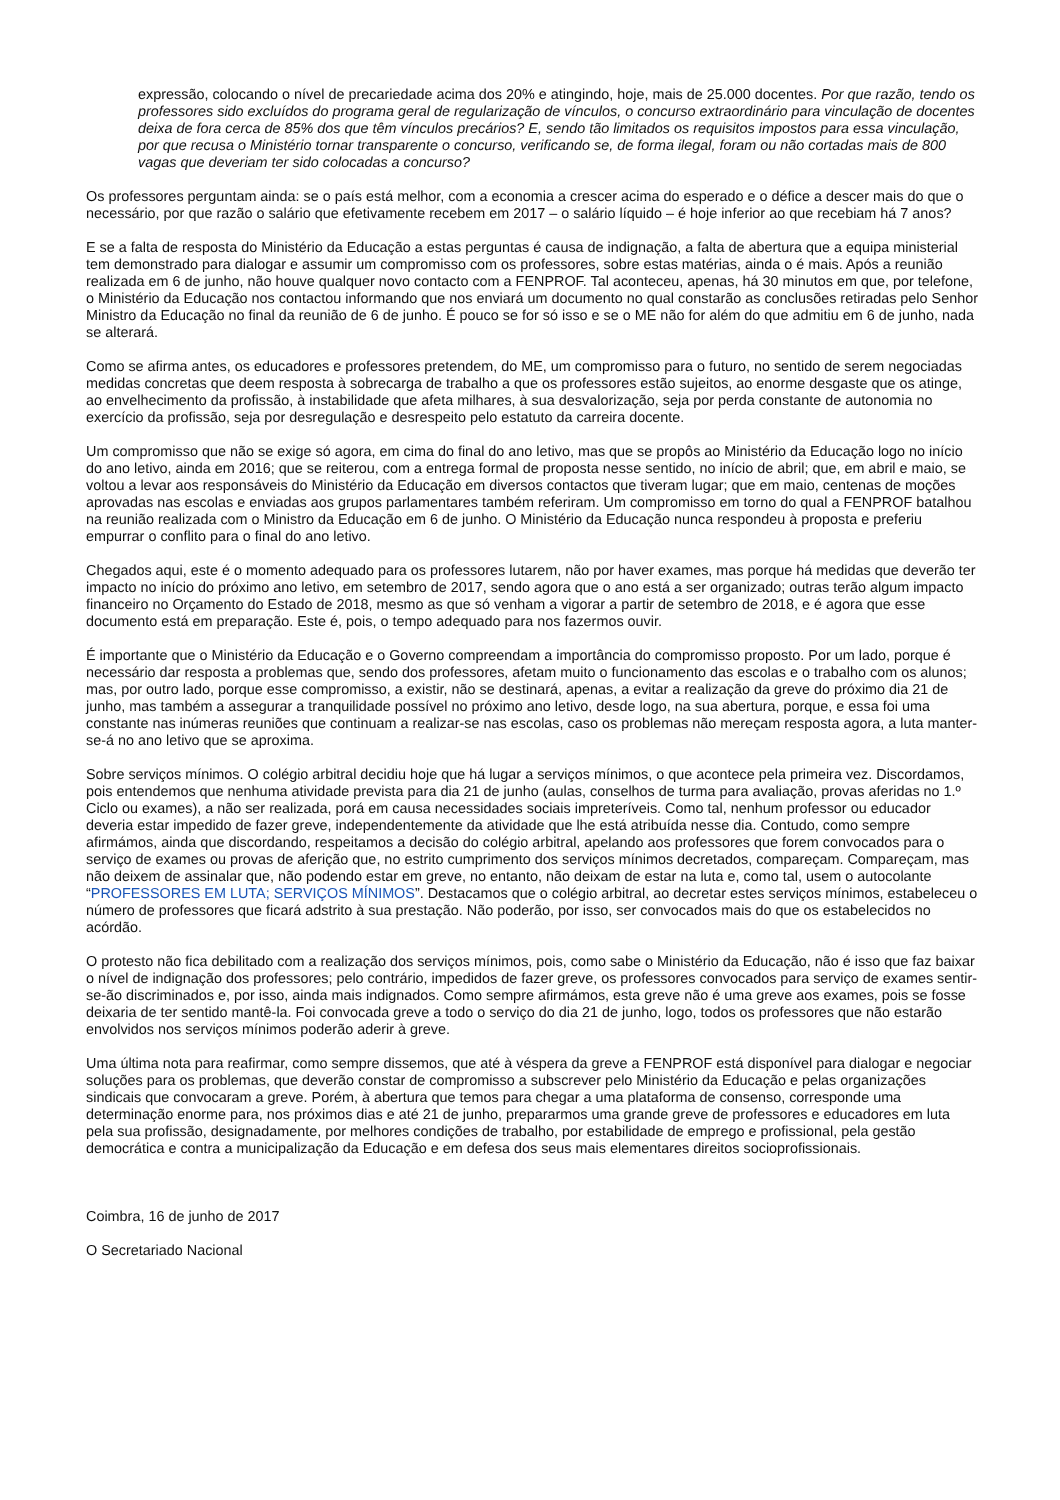expressão, colocando o nível de precariedade acima dos 20% e atingindo, hoje, mais de 25.000 docentes. Por que razão, tendo os professores sido excluídos do programa geral de regularização de vínculos, o concurso extraordinário para vinculação de docentes deixa de fora cerca de 85% dos que têm vínculos precários? E, sendo tão limitados os requisitos impostos para essa vinculação, por que recusa o Ministério tornar transparente o concurso, verificando se, de forma ilegal, foram ou não cortadas mais de 800 vagas que deveriam ter sido colocadas a concurso?
Os professores perguntam ainda: se o país está melhor, com a economia a crescer acima do esperado e o défice a descer mais do que o necessário, por que razão o salário que efetivamente recebem em 2017 – o salário líquido – é hoje inferior ao que recebiam há 7 anos?
E se a falta de resposta do Ministério da Educação a estas perguntas é causa de indignação, a falta de abertura que a equipa ministerial tem demonstrado para dialogar e assumir um compromisso com os professores, sobre estas matérias, ainda o é mais. Após a reunião realizada em 6 de junho, não houve qualquer novo contacto com a FENPROF. Tal aconteceu, apenas, há 30 minutos em que, por telefone, o Ministério da Educação nos contactou informando que nos enviará um documento no qual constarão as conclusões retiradas pelo Senhor Ministro da Educação no final da reunião de 6 de junho. É pouco se for só isso e se o ME não for além do que admitiu em 6 de junho, nada se alterará.
Como se afirma antes, os educadores e professores pretendem, do ME, um compromisso para o futuro, no sentido de serem negociadas medidas concretas que deem resposta à sobrecarga de trabalho a que os professores estão sujeitos, ao enorme desgaste que os atinge, ao envelhecimento da profissão, à instabilidade que afeta milhares, à sua desvalorização, seja por perda constante de autonomia no exercício da profissão, seja por desregulação e desrespeito pelo estatuto da carreira docente.
Um compromisso que não se exige só agora, em cima do final do ano letivo, mas que se propôs ao Ministério da Educação logo no início do ano letivo, ainda em 2016; que se reiterou, com a entrega formal de proposta nesse sentido, no início de abril; que, em abril e maio, se voltou a levar aos responsáveis do Ministério da Educação em diversos contactos que tiveram lugar; que em maio, centenas de moções aprovadas nas escolas e enviadas aos grupos parlamentares também referiram. Um compromisso em torno do qual a FENPROF batalhou na reunião realizada com o Ministro da Educação em 6 de junho. O Ministério da Educação nunca respondeu à proposta e preferiu empurrar o conflito para o final do ano letivo.
Chegados aqui, este é o momento adequado para os professores lutarem, não por haver exames, mas porque há medidas que deverão ter impacto no início do próximo ano letivo, em setembro de 2017, sendo agora que o ano está a ser organizado; outras terão algum impacto financeiro no Orçamento do Estado de 2018, mesmo as que só venham a vigorar a partir de setembro de 2018, e é agora que esse documento está em preparação. Este é, pois, o tempo adequado para nos fazermos ouvir.
É importante que o Ministério da Educação e o Governo compreendam a importância do compromisso proposto. Por um lado, porque é necessário dar resposta a problemas que, sendo dos professores, afetam muito o funcionamento das escolas e o trabalho com os alunos; mas, por outro lado, porque esse compromisso, a existir, não se destinará, apenas, a evitar a realização da greve do próximo dia 21 de junho, mas também a assegurar a tranquilidade possível no próximo ano letivo, desde logo, na sua abertura, porque, e essa foi uma constante nas inúmeras reuniões que continuam a realizar-se nas escolas, caso os problemas não mereçam resposta agora, a luta manter-se-á no ano letivo que se aproxima.
Sobre serviços mínimos. O colégio arbitral decidiu hoje que há lugar a serviços mínimos, o que acontece pela primeira vez. Discordamos, pois entendemos que nenhuma atividade prevista para dia 21 de junho (aulas, conselhos de turma para avaliação, provas aferidas no 1.º Ciclo ou exames), a não ser realizada, porá em causa necessidades sociais impreteríveis. Como tal, nenhum professor ou educador deveria estar impedido de fazer greve, independentemente da atividade que lhe está atribuída nesse dia. Contudo, como sempre afirmámos, ainda que discordando, respeitamos a decisão do colégio arbitral, apelando aos professores que forem convocados para o serviço de exames ou provas de aferição que, no estrito cumprimento dos serviços mínimos decretados, compareçam. Compareçam, mas não deixem de assinalar que, não podendo estar em greve, no entanto, não deixam de estar na luta e, como tal, usem o autocolante “PROFESSORES EM LUTA; SERVIÇOS MÍNIMOS”. Destacamos que o colégio arbitral, ao decretar estes serviços mínimos, estabeleceu o número de professores que ficará adstrito à sua prestação. Não poderão, por isso, ser convocados mais do que os estabelecidos no acórdão.
O protesto não fica debilitado com a realização dos serviços mínimos, pois, como sabe o Ministério da Educação, não é isso que faz baixar o nível de indignação dos professores; pelo contrário, impedidos de fazer greve, os professores convocados para serviço de exames sentir-se-ão discriminados e, por isso, ainda mais indignados. Como sempre afirmámos, esta greve não é uma greve aos exames, pois se fosse deixaria de ter sentido mantê-la. Foi convocada greve a todo o serviço do dia 21 de junho, logo, todos os professores que não estarão envolvidos nos serviços mínimos poderão aderir à greve.
Uma última nota para reafirmar, como sempre dissemos, que até à véspera da greve a FENPROF está disponível para dialogar e negociar soluções para os problemas, que deverão constar de compromisso a subscrever pelo Ministério da Educação e pelas organizações sindicais que convocaram a greve. Porém, à abertura que temos para chegar a uma plataforma de consenso, corresponde uma determinação enorme para, nos próximos dias e até 21 de junho, prepararmos uma grande greve de professores e educadores em luta pela sua profissão, designadamente, por melhores condições de trabalho, por estabilidade de emprego e profissional, pela gestão democrática e contra a municipalização da Educação e em defesa dos seus mais elementares direitos socioprofissionais.
Coimbra, 16 de junho de 2017
O Secretariado Nacional